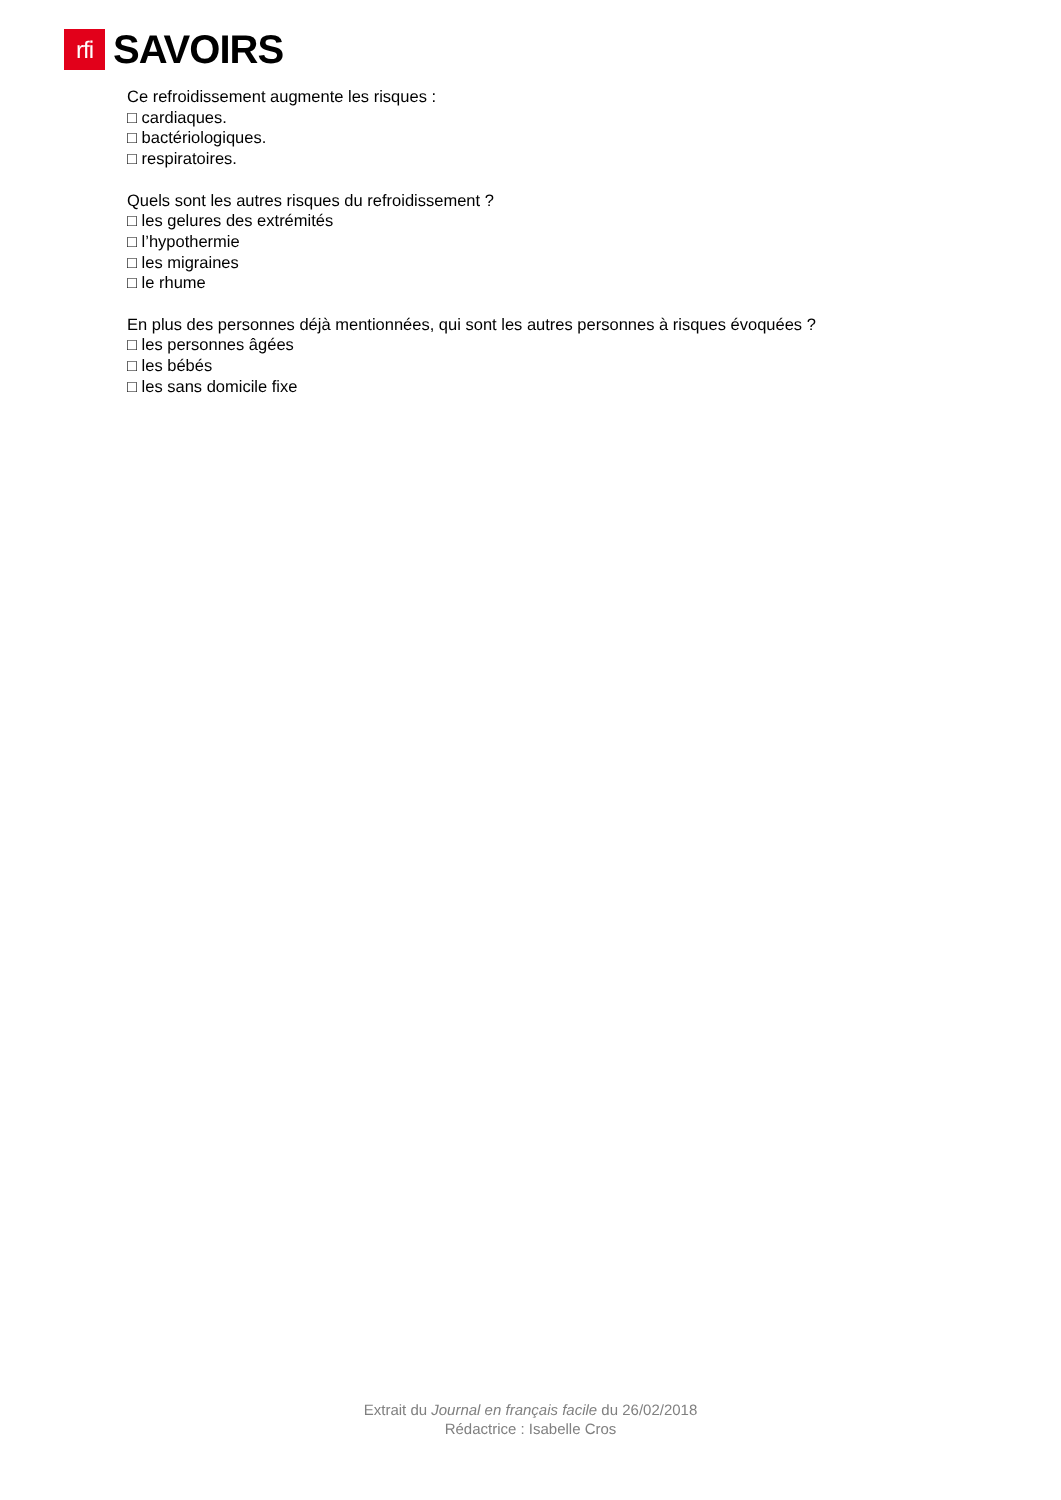rfi
SAVOIRS
Ce refroidissement augmente les risques :
□ cardiaques.
□ bactériologiques.
□ respiratoires.
Quels sont les autres risques du refroidissement ?
□ les gelures des extrémités
□ l’hypothermie
□ les migraines
□ le rhume
En plus des personnes déjà mentionnées, qui sont les autres personnes à risques évoquées ?
□ les personnes âgées
□ les bébés
□ les sans domicile fixe
Extrait du Journal en français facile du 26/02/2018
Rédactrice : Isabelle Cros